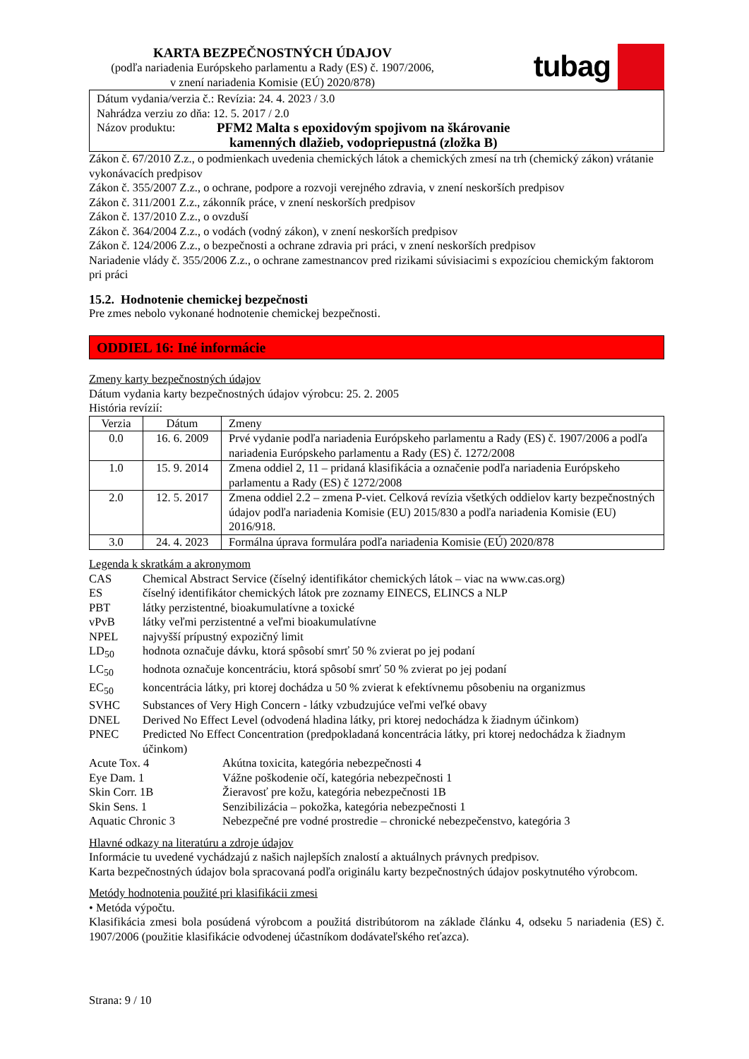KARTA BEZPEČNOSTNÝCH ÚDAJOV
(podľa nariadenia Európskeho parlamentu a Rady (ES) č. 1907/2006,
v znení nariadenia Komisie (EÚ) 2020/878)
tubag
Dátum vydania/verzia č.: Revízia: 24. 4. 2023 / 3.0
Nahrádza verziu zo dňa: 12. 5. 2017 / 2.0
Názov produktu: PFM2 Malta s epoxidovým spojivom na škárovanie
kamenných dlažieb, vodopriepustná (zložka B)
Zákon č. 67/2010 Z.z., o podmienkach uvedenia chemických látok a chemických zmesí na trh (chemický zákon) vrátanie vykonávacích predpisov
Zákon č. 355/2007 Z.z., o ochrane, podpore a rozvoji verejného zdravia, v znení neskorších predpisov
Zákon č. 311/2001 Z.z., zákonník práce, v znení neskorších predpisov
Zákon č. 137/2010 Z.z., o ovzduší
Zákon č. 364/2004 Z.z., o vodách (vodný zákon), v znení neskorších predpisov
Zákon č. 124/2006 Z.z., o bezpečnosti a ochrane zdravia pri práci, v znení neskorších predpisov
Nariadenie vlády č. 355/2006 Z.z., o ochrane zamestnancov pred rizikami súvisiacimi s expozíciou chemickým faktorom pri práci
15.2. Hodnotenie chemickej bezpečnosti
Pre zmes nebolo vykonané hodnotenie chemickej bezpečnosti.
ODDIEL 16: Iné informácie
Zmeny karty bezpečnostných údajov
Dátum vydania karty bezpečnostných údajov výrobcu: 25. 2. 2005
História revízií:
| Verzia | Dátum | Zmeny |
| 0.0 | 16. 6. 2009 | Prvé vydanie podľa nariadenia Európskeho parlamentu a Rady (ES) č. 1907/2006 a podľa nariadenia Európskeho parlamentu a Rady (ES) č. 1272/2008 |
| 1.0 | 15. 9. 2014 | Zmena oddiel 2, 11 – pridaná klasifikácia a označenie podľa nariadenia Európskeho parlamentu a Rady (ES) č 1272/2008 |
| 2.0 | 12. 5. 2017 | Zmena oddiel 2.2 – zmena P-viet. Celková revízia všetkých oddielov karty bezpečnostných údajov podľa nariadenia Komisie (EU) 2015/830 a podľa nariadenia Komisie (EU) 2016/918. |
| 3.0 | 24. 4. 2023 | Formálna úprava formulára podľa nariadenia Komisie (EÚ) 2020/878 |
Legenda k skratkám a akronymom
| CAS | Chemical Abstract Service (číselný identifikátor chemických látok – viac na www.cas.org) |
| ES | číselný identifikátor chemických látok pre zoznamy EINECS, ELINCS a NLP |
| PBT | látky perzistentné, bioakumulatívne a toxické |
| vPvB | látky veľmi perzistentné a veľmi bioakumulatívne |
| NPEL | najvyšší prípustný expozičný limit |
| LD<sub>50</sub> | hodnota označuje dávku, ktorá spôsobí smrť 50 % zvierat po jej podaní |
| LC<sub>50</sub> | hodnota označuje koncentráciu, ktorá spôsobí smrť 50 % zvierat po jej podaní |
| EC<sub>50</sub> | koncentrácia látky, pri ktorej dochádza u 50 % zvierat k efektívnemu pôsobeniu na organizmus |
| SVHC | Substances of Very High Concern - látky vzbudzujúce veľmi veľké obavy |
| DNEL | Derived No Effect Level (odvodená hladina látky, pri ktorej nedochádza k žiadnym účinkom) |
| PNEC | Predicted No Effect Concentration (predpokladaná koncentrácia látky, pri ktorej nedochádza k žiadnym účinkom) |
| Acute Tox. 4 | Akútna toxicita, kategória nebezpečnosti 4 |
| Eye Dam. 1 | Vážne poškodenie očí, kategória nebezpečnosti 1 |
| Skin Corr. 1B | Žieravosť pre kožu, kategória nebezpečnosti 1B |
| Skin Sens. 1 | Senzibilizácia – pokožka, kategória nebezpečnosti 1 |
| Aquatic Chronic 3 | Nebezpečné pre vodné prostredie – chronické nebezpečenstvo, kategória 3 |
Hlavné odkazy na literatúru a zdroje údajov
Informácie tu uvedené vychádzajú z našich najlepších znalostí a aktuálnych právnych predpisov.
Karta bezpečnostných údajov bola spracovaná podľa originálu karty bezpečnostných údajov poskytnutého výrobcom.
Metódy hodnotenia použité pri klasifikácii zmesi
• Metóda výpočtu.
Klasifikácia zmesi bola posúdená výrobcom a použitá distribútorom na základe článku 4, odseku 5 nariadenia (ES) č. 1907/2006 (použitie klasifikácie odvodenej účastníkom dodávateľského reťazca).
Strana: 9 / 10